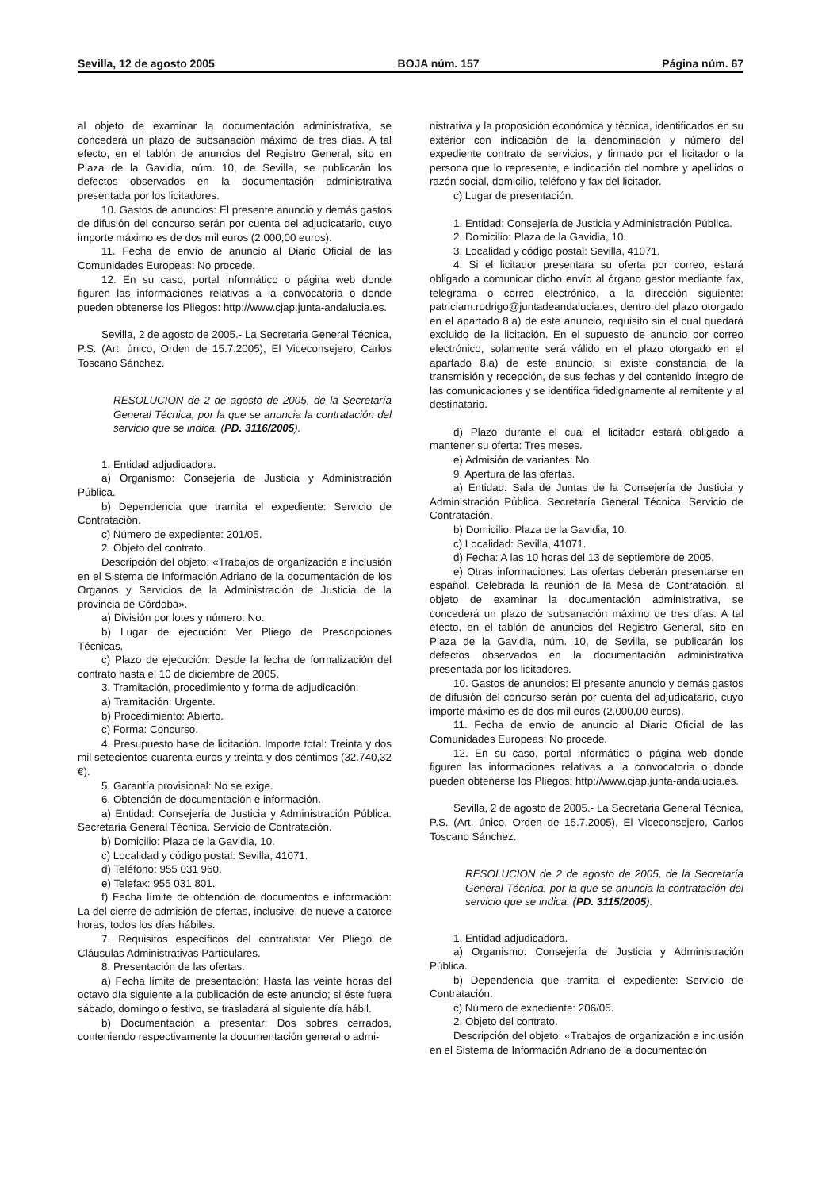Sevilla, 12 de agosto 2005 BOJA núm. 157 Página núm. 67
al objeto de examinar la documentación administrativa, se concederá un plazo de subsanación máximo de tres días. A tal efecto, en el tablón de anuncios del Registro General, sito en Plaza de la Gavidia, núm. 10, de Sevilla, se publicarán los defectos observados en la documentación administrativa presentada por los licitadores.
10. Gastos de anuncios: El presente anuncio y demás gastos de difusión del concurso serán por cuenta del adjudicatario, cuyo importe máximo es de dos mil euros (2.000,00 euros).
11. Fecha de envío de anuncio al Diario Oficial de las Comunidades Europeas: No procede.
12. En su caso, portal informático o página web donde figuren las informaciones relativas a la convocatoria o donde pueden obtenerse los Pliegos: http://www.cjap.junta-andalucia.es.
Sevilla, 2 de agosto de 2005.- La Secretaria General Técnica, P.S. (Art. único, Orden de 15.7.2005), El Viceconsejero, Carlos Toscano Sánchez.
RESOLUCION de 2 de agosto de 2005, de la Secretaría General Técnica, por la que se anuncia la contratación del servicio que se indica. (PD. 3116/2005).
1. Entidad adjudicadora.
a) Organismo: Consejería de Justicia y Administración Pública.
b) Dependencia que tramita el expediente: Servicio de Contratación.
c) Número de expediente: 201/05.
2. Objeto del contrato.
Descripción del objeto: «Trabajos de organización e inclusión en el Sistema de Información Adriano de la documentación de los Organos y Servicios de la Administración de Justicia de la provincia de Córdoba».
a) División por lotes y número: No.
b) Lugar de ejecución: Ver Pliego de Prescripciones Técnicas.
c) Plazo de ejecución: Desde la fecha de formalización del contrato hasta el 10 de diciembre de 2005.
3. Tramitación, procedimiento y forma de adjudicación.
a) Tramitación: Urgente.
b) Procedimiento: Abierto.
c) Forma: Concurso.
4. Presupuesto base de licitación. Importe total: Treinta y dos mil setecientos cuarenta euros y treinta y dos céntimos (32.740,32 €).
5. Garantía provisional: No se exige.
6. Obtención de documentación e información.
a) Entidad: Consejería de Justicia y Administración Pública. Secretaría General Técnica. Servicio de Contratación.
b) Domicilio: Plaza de la Gavidia, 10.
c) Localidad y código postal: Sevilla, 41071.
d) Teléfono: 955 031 960.
e) Telefax: 955 031 801.
f) Fecha límite de obtención de documentos e información: La del cierre de admisión de ofertas, inclusive, de nueve a catorce horas, todos los días hábiles.
7. Requisitos específicos del contratista: Ver Pliego de Cláusulas Administrativas Particulares.
8. Presentación de las ofertas.
a) Fecha límite de presentación: Hasta las veinte horas del octavo día siguiente a la publicación de este anuncio; si éste fuera sábado, domingo o festivo, se trasladará al siguiente día hábil.
b) Documentación a presentar: Dos sobres cerrados, conteniendo respectivamente la documentación general o admi-
nistrativa y la proposición económica y técnica, identificados en su exterior con indicación de la denominación y número del expediente contrato de servicios, y firmado por el licitador o la persona que lo represente, e indicación del nombre y apellidos o razón social, domicilio, teléfono y fax del licitador.
c) Lugar de presentación.
1. Entidad: Consejería de Justicia y Administración Pública.
2. Domicilio: Plaza de la Gavidia, 10.
3. Localidad y código postal: Sevilla, 41071.
4. Si el licitador presentara su oferta por correo, estará obligado a comunicar dicho envío al órgano gestor mediante fax, telegrama o correo electrónico, a la dirección siguiente: patriciam.rodrigo@juntadeandalucia.es, dentro del plazo otorgado en el apartado 8.a) de este anuncio, requisito sin el cual quedará excluido de la licitación. En el supuesto de anuncio por correo electrónico, solamente será válido en el plazo otorgado en el apartado 8.a) de este anuncio, si existe constancia de la transmisión y recepción, de sus fechas y del contenido íntegro de las comunicaciones y se identifica fidedignamente al remitente y al destinatario.
d) Plazo durante el cual el licitador estará obligado a mantener su oferta: Tres meses.
e) Admisión de variantes: No.
9. Apertura de las ofertas.
a) Entidad: Sala de Juntas de la Consejería de Justicia y Administración Pública. Secretaría General Técnica. Servicio de Contratación.
b) Domicilio: Plaza de la Gavidia, 10.
c) Localidad: Sevilla, 41071.
d) Fecha: A las 10 horas del 13 de septiembre de 2005.
e) Otras informaciones: Las ofertas deberán presentarse en español. Celebrada la reunión de la Mesa de Contratación, al objeto de examinar la documentación administrativa, se concederá un plazo de subsanación máximo de tres días. A tal efecto, en el tablón de anuncios del Registro General, sito en Plaza de la Gavidia, núm. 10, de Sevilla, se publicarán los defectos observados en la documentación administrativa presentada por los licitadores.
10. Gastos de anuncios: El presente anuncio y demás gastos de difusión del concurso serán por cuenta del adjudicatario, cuyo importe máximo es de dos mil euros (2.000,00 euros).
11. Fecha de envío de anuncio al Diario Oficial de las Comunidades Europeas: No procede.
12. En su caso, portal informático o página web donde figuren las informaciones relativas a la convocatoria o donde pueden obtenerse los Pliegos: http://www.cjap.junta-andalucia.es.
Sevilla, 2 de agosto de 2005.- La Secretaria General Técnica, P.S. (Art. único, Orden de 15.7.2005), El Viceconsejero, Carlos Toscano Sánchez.
RESOLUCION de 2 de agosto de 2005, de la Secretaría General Técnica, por la que se anuncia la contratación del servicio que se indica. (PD. 3115/2005).
1. Entidad adjudicadora.
a) Organismo: Consejería de Justicia y Administración Pública.
b) Dependencia que tramita el expediente: Servicio de Contratación.
c) Número de expediente: 206/05.
2. Objeto del contrato.
Descripción del objeto: «Trabajos de organización e inclusión en el Sistema de Información Adriano de la documentación